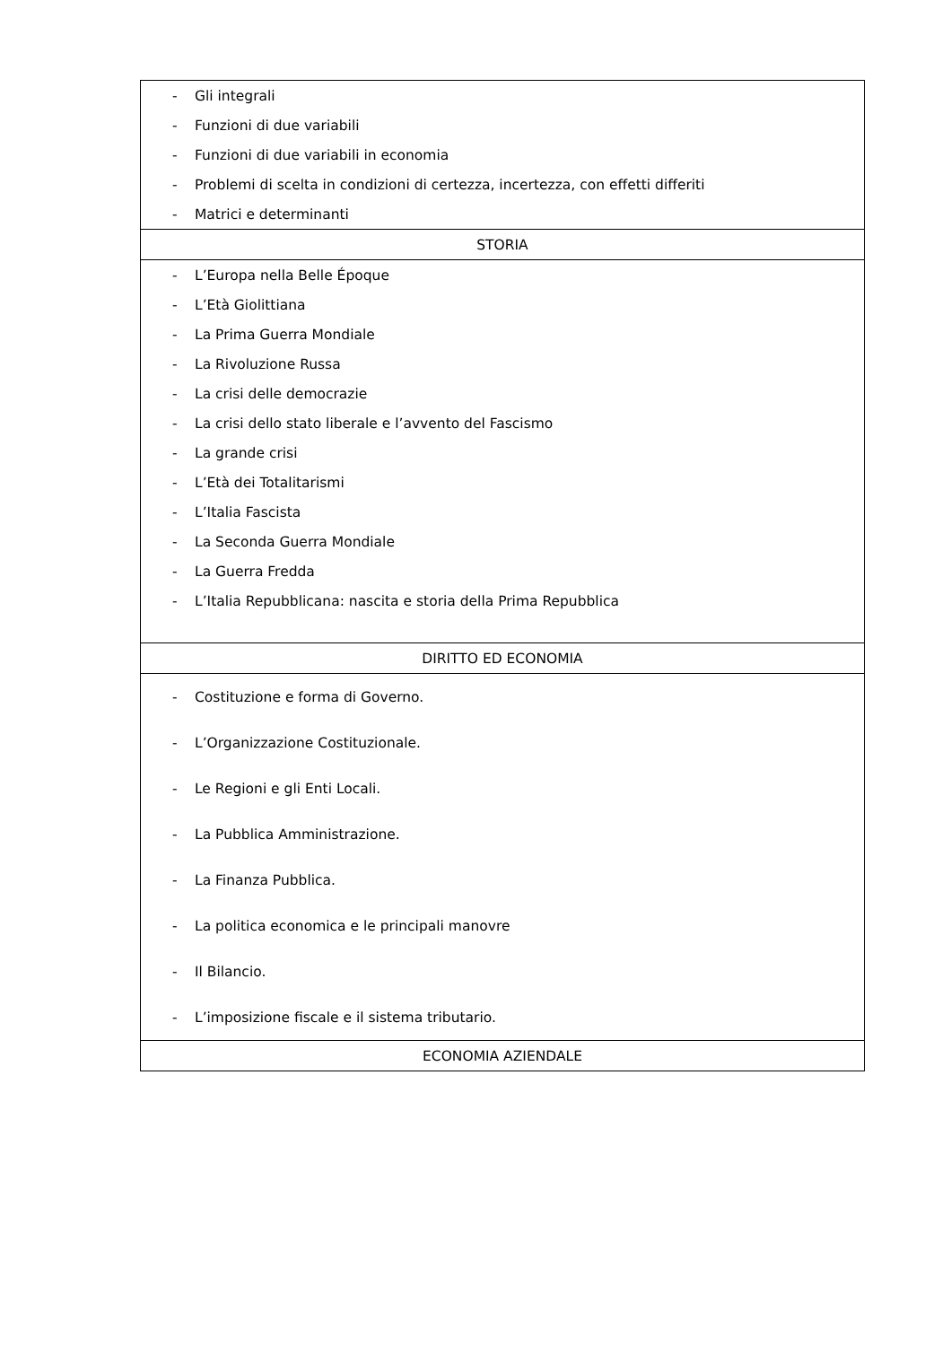| - Gli integrali - Funzioni di due variabili - Funzioni di due variabili in economia - Problemi di scelta in condizioni di certezza, incertezza, con effetti differiti - Matrici e determinanti |
| STORIA |
| - L’Europa nella Belle Époque - L’Età Giolittiana - La Prima Guerra Mondiale - La Rivoluzione Russa - La crisi delle democrazie - La crisi dello stato liberale e l’avvento del Fascismo - La grande crisi - L’Età dei Totalitarismi - L’Italia Fascista - La Seconda Guerra Mondiale - La Guerra Fredda - L’Italia Repubblicana: nascita e storia della Prima Repubblica |
| DIRITTO ED ECONOMIA |
| - Costituzione e forma di Governo. - L’Organizzazione Costituzionale. - Le Regioni e gli Enti Locali. - La Pubblica Amministrazione. - La Finanza Pubblica. - La politica economica e le principali manovre - Il Bilancio. - L’imposizione fiscale e il sistema tributario. |
| ECONOMIA AZIENDALE |